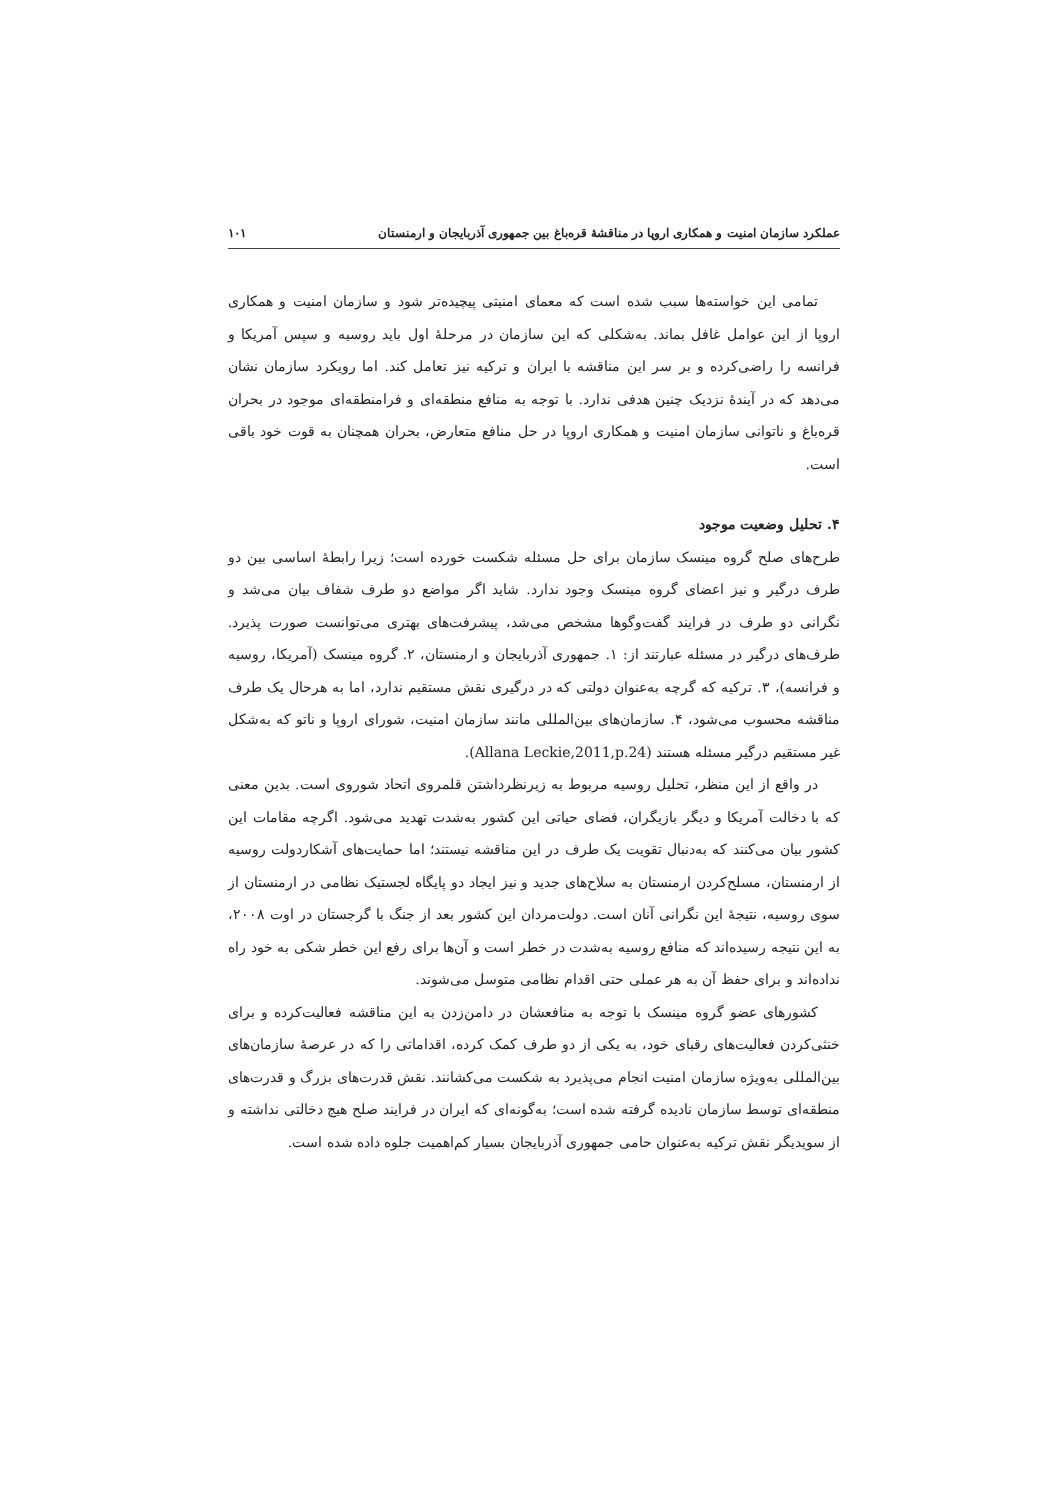عملکرد سازمان امنیت و همکاری اروپا در مناقشهٔ قره‌باغ بین جمهوری آذربایجان و ارمنستان ۱۰۱
تمامی این خواسته‌ها سبب شده است که معمای امنیتی پیچیده‌تر شود و سازمان امنیت و همکاری اروپا از این عوامل غافل بماند. به‌شکلی که این سازمان در مرحلهٔ اول باید روسیه و سپس آمریکا و فرانسه را راضی‌کرده و بر سر این مناقشه با ایران و ترکیه نیز تعامل کند. اما رویکرد سازمان نشان می‌دهد که در آیندهٔ نزدیک چنین هدفی ندارد. با توجه به منافع منطقه‌ای و فرامنطقه‌ای موجود در بحران قره‌باغ و ناتوانی سازمان امنیت و همکاری اروپا در حل منافع متعارض، بحران همچنان به قوت خود باقی است.
۴. تحلیل وضعیت موجود
طرح‌های صلح گروه مینسک سازمان برای حل مسئله شکست خورده است؛ زیرا رابطهٔ اساسی بین دو طرف درگیر و نیز اعضای گروه مینسک وجود ندارد. شاید اگر مواضع دو طرف شفاف بیان می‌شد و نگرانی دو طرف در فرایند گفت‌وگوها مشخص می‌شد، پیشرفت‌های بهتری می‌توانست صورت پذیرد. طرف‌های درگیر در مسئله عبارتند از: ۱. جمهوری آذربایجان و ارمنستان، ۲. گروه مینسک (آمریکا، روسیه و فرانسه)، ۳. ترکیه که گرچه به‌عنوان دولتی که در درگیری نقش مستقیم ندارد، اما به هرحال یک طرف مناقشه محسوب می‌شود، ۴. سازمان‌های بین‌المللی مانند سازمان امنیت، شورای اروپا و ناتو که به‌شکل غیر مستقیم درگیر مسئله هستند (Allana Leckie,2011,p.24).
در واقع از این منظر، تحلیل روسیه مربوط به زیرنظرداشتن قلمروی اتحاد شوروی است. بدین معنی که با دخالت آمریکا و دیگر بازیگران، فضای حیاتی این کشور به‌شدت تهدید می‌شود. اگرچه مقامات این کشور بیان می‌کنند که به‌دنبال تقویت یک طرف در این مناقشه نیستند؛ اما حمایت‌های آشکاردولت روسیه از ارمنستان، مسلح‌کردن ارمنستان به سلاح‌های جدید و نیز ایجاد دو پایگاه لجستیک نظامی در ارمنستان از سوی روسیه، نتیجهٔ این نگرانی آنان است. دولت‌مردان این کشور بعد از جنگ با گرجستان در اوت ۲۰۰۸، به این نتیجه رسیده‌اند که منافع روسیه به‌شدت در خطر است و آن‌ها برای رفع این خطر شکی به خود راه نداده‌اند و برای حفظ آن به هر عملی حتی اقدام نظامی متوسل می‌شوند.
کشورهای عضو گروه مینسک با توجه به منافعشان در دامن‌زدن به این مناقشه فعالیت‌کرده و برای خنثی‌کردن فعالیت‌های رقبای خود، به یکی از دو طرف کمک کرده، اقداماتی را که در عرصهٔ سازمان‌های بین‌المللی به‌ویژه سازمان امنیت انجام می‌پذیرد به شکست می‌کشانند. نقش قدرت‌های بزرگ و قدرت‌های منطقه‌ای توسط سازمان نادیده گرفته شده است؛ به‌گونه‌ای که ایران در فرایند صلح هیچ دخالتی نداشته و از سویدیگر نقش ترکیه به‌عنوان حامی جمهوری آذربایجان بسیار کم‌اهمیت جلوه داده شده است.